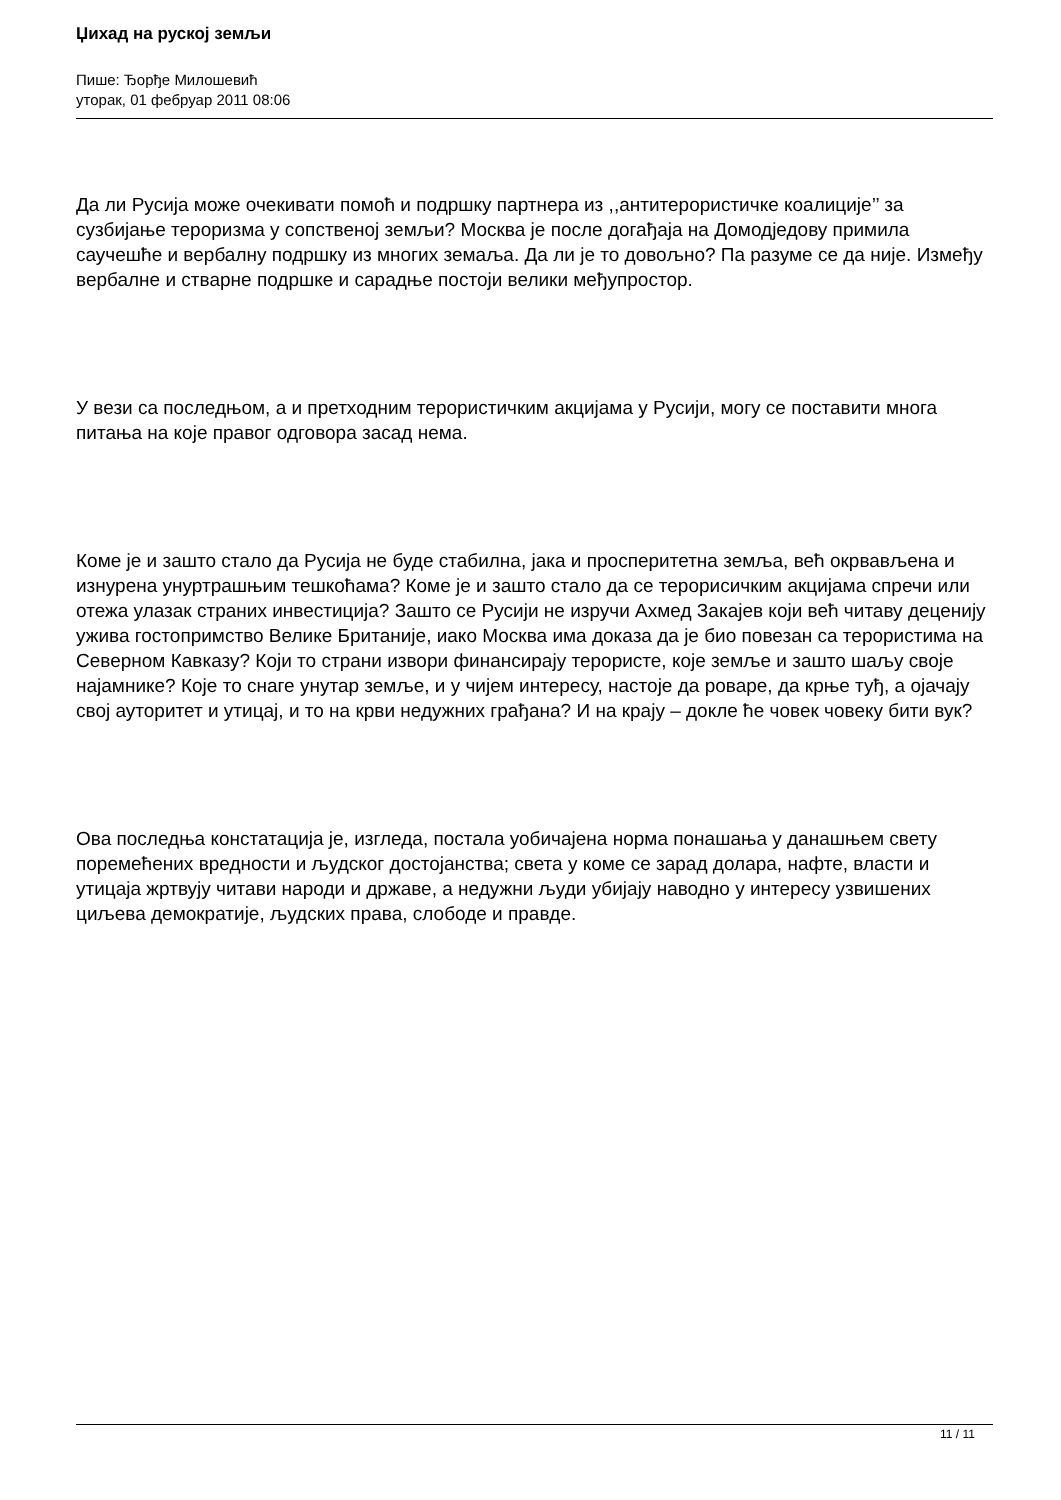Џихад на руској земљи
Пише: Ђорђе Милошевић
уторак, 01 фебруар 2011 08:06
Да ли Русија може очекивати помоћ и подршку партнера из ,,антитерористичке коалиције’’ за сузбијање тероризма у сопственој земљи? Москва је после догађаја на Домодједову примила саучешће и вербалну подршку из многих земаља. Да ли је то довољно? Па разуме се да није. Између вербалне и стварне подршке и сарадње постоји велики међупростор.
У вези са последњом, а и претходним терористичким акцијама у Русији, могу се поставити многа питања на које правог одговора засад нема.
Коме је и зашто стало да Русија не буде стабилна, јака и просперитетна земља, већ окрвављена и изнурена унуртрашњим тешкоћама? Коме је и зашто стало да се терорисичким акцијама спречи или отежа улазак страних инвестиција? Зашто се Русији не изручи Ахмед Закајев који већ читаву деценију ужива гостопримство Велике Британије, иако Москва има доказа да је био повезан са терористима на Северном Кавказу? Који то страни извори финансирају терористе, које земље и зашто шаљу своје најамнике? Које то снаге унутар земље, и у чијем интересу, настоје да роваре, да крње туђ, а ојачају свој ауторитет и утицај, и то на крви недужних грађана? И на крају – докле ће човек човеку бити вук?
Ова последња констатација је, изгледа, постала уобичајена норма понашања у данашњем свету поремећених вредности и људског достојанства; света у коме се зарад долара, нафте, власти и утицаја жртвују читави народи и државе, а недужни људи убијају наводно у интересу узвишених циљева демократије, људских права, слободе и правде.
11 / 11